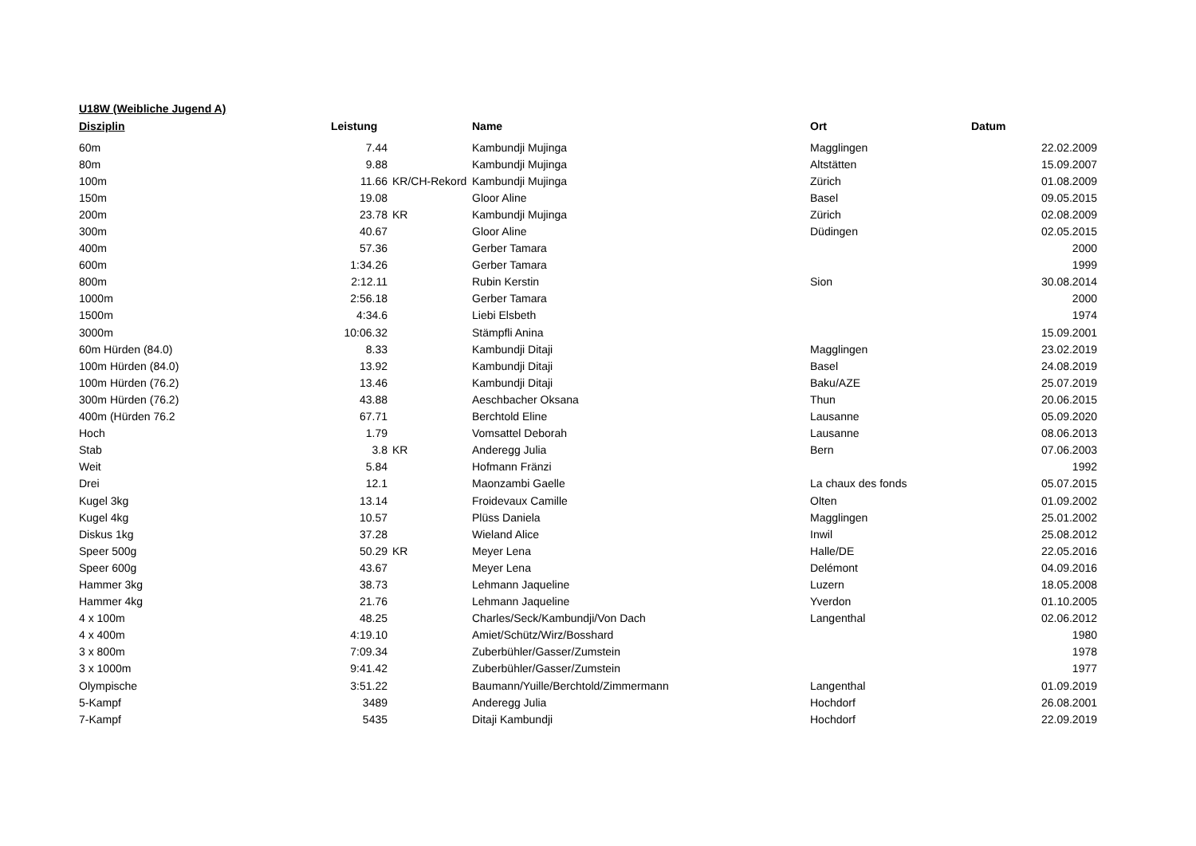U18W (Weibliche Jugend A)
| Disziplin | Leistung | | Name | Ort | Datum |
| --- | --- | --- | --- | --- | --- |
| 60m | 7.44 | | Kambundji Mujinga | Magglingen | 22.02.2009 |
| 80m | 9.88 | | Kambundji Mujinga | Altstätten | 15.09.2007 |
| 100m | 11.66 | KR/CH-Rekord | Kambundji Mujinga | Zürich | 01.08.2009 |
| 150m | 19.08 | | Gloor Aline | Basel | 09.05.2015 |
| 200m | 23.78 | KR | Kambundji Mujinga | Zürich | 02.08.2009 |
| 300m | 40.67 | | Gloor Aline | Düdingen | 02.05.2015 |
| 400m | 57.36 | | Gerber Tamara | | 2000 |
| 600m | 1:34.26 | | Gerber Tamara | | 1999 |
| 800m | 2:12.11 | | Rubin Kerstin | Sion | 30.08.2014 |
| 1000m | 2:56.18 | | Gerber Tamara | | 2000 |
| 1500m | 4:34.6 | | Liebi Elsbeth | | 1974 |
| 3000m | 10:06.32 | | Stämpfli Anina | | 15.09.2001 |
| 60m Hürden (84.0) | 8.33 | | Kambundji Ditaji | Magglingen | 23.02.2019 |
| 100m Hürden (84.0) | 13.92 | | Kambundji Ditaji | Basel | 24.08.2019 |
| 100m Hürden (76.2) | 13.46 | | Kambundji Ditaji | Baku/AZE | 25.07.2019 |
| 300m Hürden (76.2) | 43.88 | | Aeschbacher Oksana | Thun | 20.06.2015 |
| 400m (Hürden 76.2 | 67.71 | | Berchtold Eline | Lausanne | 05.09.2020 |
| Hoch | 1.79 | | Vomsattel Deborah | Lausanne | 08.06.2013 |
| Stab | 3.8 | KR | Anderegg Julia | Bern | 07.06.2003 |
| Weit | 5.84 | | Hofmann Fränzi | | 1992 |
| Drei | 12.1 | | Maonzambi Gaelle | La chaux des fonds | 05.07.2015 |
| Kugel 3kg | 13.14 | | Froidevaux Camille | Olten | 01.09.2002 |
| Kugel 4kg | 10.57 | | Plüss Daniela | Magglingen | 25.01.2002 |
| Diskus 1kg | 37.28 | | Wieland Alice | Inwil | 25.08.2012 |
| Speer 500g | 50.29 | KR | Meyer Lena | Halle/DE | 22.05.2016 |
| Speer 600g | 43.67 | | Meyer Lena | Delémont | 04.09.2016 |
| Hammer 3kg | 38.73 | | Lehmann Jaqueline | Luzern | 18.05.2008 |
| Hammer 4kg | 21.76 | | Lehmann Jaqueline | Yverdon | 01.10.2005 |
| 4 x 100m | 48.25 | | Charles/Seck/Kambundji/Von Dach | Langenthal | 02.06.2012 |
| 4 x 400m | 4:19.10 | | Amiet/Schütz/Wirz/Bosshard | | 1980 |
| 3 x 800m | 7:09.34 | | Zuberbühler/Gasser/Zumstein | | 1978 |
| 3 x 1000m | 9:41.42 | | Zuberbühler/Gasser/Zumstein | | 1977 |
| Olympische | 3:51.22 | | Baumann/Yuille/Berchtold/Zimmermann | Langenthal | 01.09.2019 |
| 5-Kampf | 3489 | | Anderegg Julia | Hochdorf | 26.08.2001 |
| 7-Kampf | 5435 | | Ditaji Kambundji | Hochdorf | 22.09.2019 |